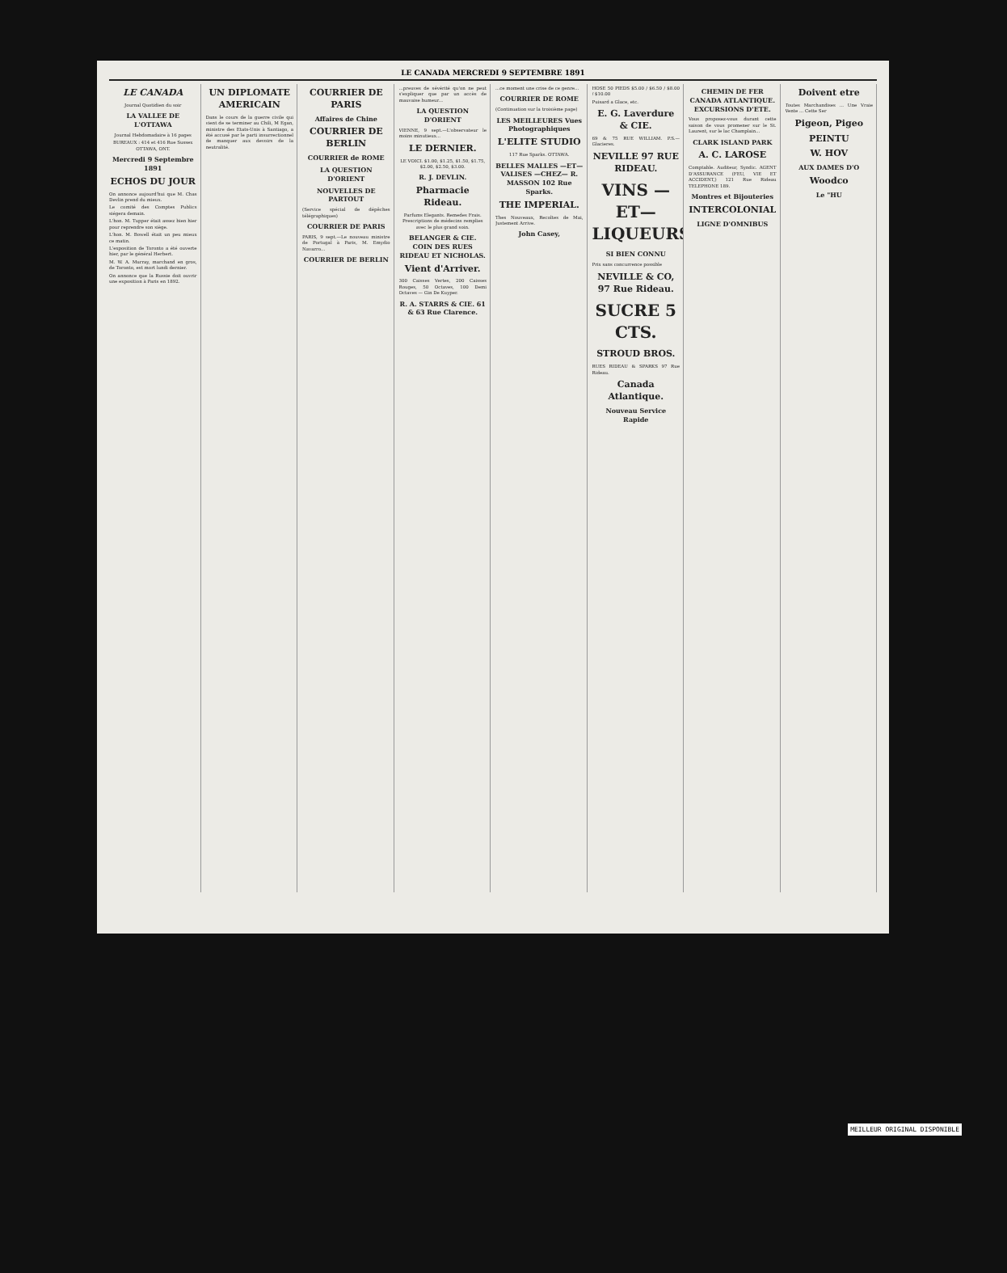LE CANADA MERCREDI 9 SEPTEMBRE 1891
LE CANADA
Journal Quotidien du soir
LA VALLEE DE L'OTTAWA
Journal Hebdomadaire à 16 pages
BUREAUX : 414 et 416 Rue Sussex OTTAWA, ONT.
Mercredi 9 Septembre 1891
ECHOS DU JOUR
On annonce aujourd'hui que M. Chas Devlin prend du mieux.
Le comité des Comptes Publics siégera demain.
L'hon. M. Tupper était assez bien hier pour reprendre son siège.
L'hon. M. Bowell était un peu mieux ce matin.
L'exposition de Toronto a été ouverte hier, par le général Herbert.
M. W. A. Murray, marchand en gros, de Toronto, est mort lundi dernier.
On annonce que la Russie doit ouvrir une exposition à Paris en 1892.
UN DIPLOMATE AMERICAIN
Dans le cours de la guerre civile qui vient de se terminer au Chili, M Egan, ministre des Etats-Unis à Santiago, a été accusé par le parti insurrectionnel de manquer aux devoirs de la neutralité.
COURRIER DE PARIS
Affaires de Chine
COURRIER DE BERLIN
COURRIER de ROME
LA QUESTION D'ORIENT
NOUVELLES DE PARTOUT
(Service spécial de dépêches télégraphiques)
COURRIER DE PARIS
PARIS, 9 sept.—Le nouveau ministre de Portugal à Paris, M. Emydio Navarro...
COURRIER DE BERLIN
...preuves de sévérité qu'on ne peut s'expliquer que par un accès de mauvaise humeur...
LA QUESTION D'ORIENT
VIENNE, 9 sept.—L'observateur le moins minutieux...
LE DERNIER.
LE VOICI. $1.00, $1.25, $1.50, $1.75, $2.00, $2.50, $3.00.
R. J. DEVLIN.
Pharmacie Rideau.
Parfums Elegants. Remedes Frais. Prescriptions de médecins remplies avec le plus grand soin.
BELANGER & CIE. COIN DES RUES RIDEAU ET NICHOLAS.
Vient d'Arriver.
300 Caisses Vertes, 200 Caisses Rouges, 50 Octaves, 100 Demi Octaves — Gin De Kuyper.
R. A. STARRS & CIE. 61 & 63 Rue Clarence.
...ce moment une crise de ce genre...
COURRIER DE ROME
(Continuation sur la troisième page)
LES MEILLEURES Vues Photographiques
L'ELITE STUDIO
117 Rue Sparks. OTTAWA.
BELLES MALLES —ET— VALISES —CHEZ— R. MASSON 102 Rue Sparks.
THE IMPERIAL.
Thes Nouveaux, Recoltes de Mai, Justement Arrive.
John Casey,
HOSE 50 PIEDS $5.00 / $6.50 / $8.00 / $10.00
Puisard a Glace, etc.
E. G. Laverdure & CIE.
69 & 75 RUE WILLIAM. P.S.—Glacieres.
NEVILLE 97 RUE RIDEAU.
VINS —ET— LIQUEURS
SI BIEN CONNU
Prix sans concurrence possible
NEVILLE & CO, 97 Rue Rideau.
SUCRE 5 CTS.
STROUD BROS.
RUES RIDEAU & SPARKS 97 Rue Rideau.
Canada Atlantique.
Nouveau Service Rapide
CHEMIN DE FER CANADA ATLANTIQUE. EXCURSIONS D'ETE.
Vous proposez-vous durant cette saison de vous promener sur le St. Laurent, sur le lac Champlain...
CLARK ISLAND PARK
A. C. LAROSE
Comptable. Auditeur, Syndic. AGENT D'ASSURANCE (FEU, VIE ET ACCIDENT,) 121 Rue Rideau TELEPHONE 189.
Montres et Bijouteries
INTERCOLONIAL
LIGNE D'OMNIBUS
Doivent etre
Toutes Marchandises ... Une Vraie Vente ... Cette Ser
Pigeon, Pigeo
PEINTU
W. HOV
AUX DAMES D'O
Woodco
Le "HU
MEILLEUR ORIGINAL DISPONIBLE